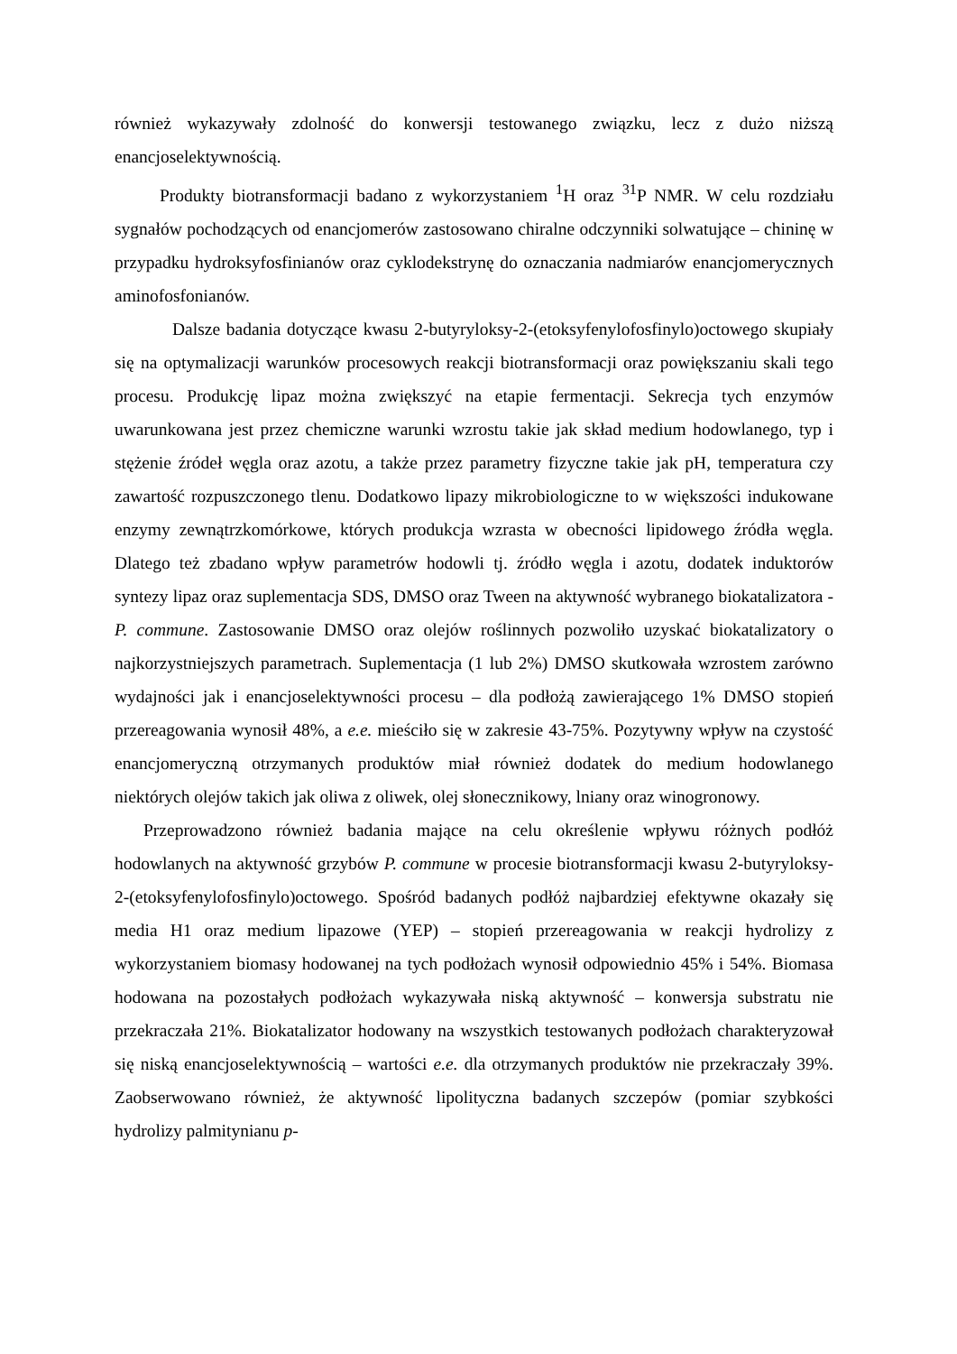również wykazywały zdolność do konwersji testowanego związku, lecz z dużo niższą enancjoselektywnością.
Produkty biotransformacji badano z wykorzystaniem <sup>1</sup>H oraz <sup>31</sup>P NMR. W celu rozdziału sygnałów pochodzących od enancjomerów zastosowano chiralne odczynniki solwatujące – chininę w przypadku hydroksyfosfinianów oraz cyklodekstrynę do oznaczania nadmiarów enancjomerycznych aminofosfonianów.
Dalsze badania dotyczące kwasu 2-butyryloksy-2-(etoksyfenylofosfinylo)octowego skupiały się na optymalizacji warunków procesowych reakcji biotransformacji oraz powiększaniu skali tego procesu. Produkcję lipaz można zwiększyć na etapie fermentacji. Sekrecja tych enzymów uwarunkowana jest przez chemiczne warunki wzrostu takie jak skład medium hodowlanego, typ i stężenie źródeł węgla oraz azotu, a także przez parametry fizyczne takie jak pH, temperatura czy zawartość rozpuszczonego tlenu. Dodatkowo lipazy mikrobiologiczne to w większości indukowane enzymy zewnątrzkomórkowe, których produkcja wzrasta w obecności lipidowego źródła węgla. Dlatego też zbadano wpływ parametrów hodowli tj. źródło węgla i azotu, dodatek induktorów syntezy lipaz oraz suplementacja SDS, DMSO oraz Tween na aktywność wybranego biokatalizatora - P. commune. Zastosowanie DMSO oraz olejów roślinnych pozwoliło uzyskać biokatalizatory o najkorzystniejszych parametrach. Suplementacja (1 lub 2%) DMSO skutkowała wzrostem zarówno wydajności jak i enancjoselektywności procesu – dla podłożą zawierającego 1% DMSO stopień przereagowania wynosił 48%, a e.e. mieściło się w zakresie 43-75%. Pozytywny wpływ na czystość enancjomeryczną otrzymanych produktów miał również dodatek do medium hodowlanego niektórych olejów takich jak oliwa z oliwek, olej słonecznikowy, lniany oraz winogronowy.
Przeprowadzono również badania mające na celu określenie wpływu różnych podłóż hodowlanych na aktywność grzybów P. commune w procesie biotransformacji kwasu 2-butyryloksy-2-(etoksyfenylofosfinylo)octowego. Spośród badanych podłóż najbardziej efektywne okazały się media H1 oraz medium lipazowe (YEP) – stopień przereagowania w reakcji hydrolizy z wykorzystaniem biomasy hodowanej na tych podłożach wynosił odpowiednio 45% i 54%. Biomasa hodowana na pozostałych podłożach wykazywała niską aktywność – konwersja substratu nie przekraczała 21%. Biokatalizator hodowany na wszystkich testowanych podłożach charakteryzował się niską enancjoselektywnością – wartości e.e. dla otrzymanych produktów nie przekraczały 39%. Zaobserwowano również, że aktywność lipolityczna badanych szczepów (pomiar szybkości hydrolizy palmitynianu p-